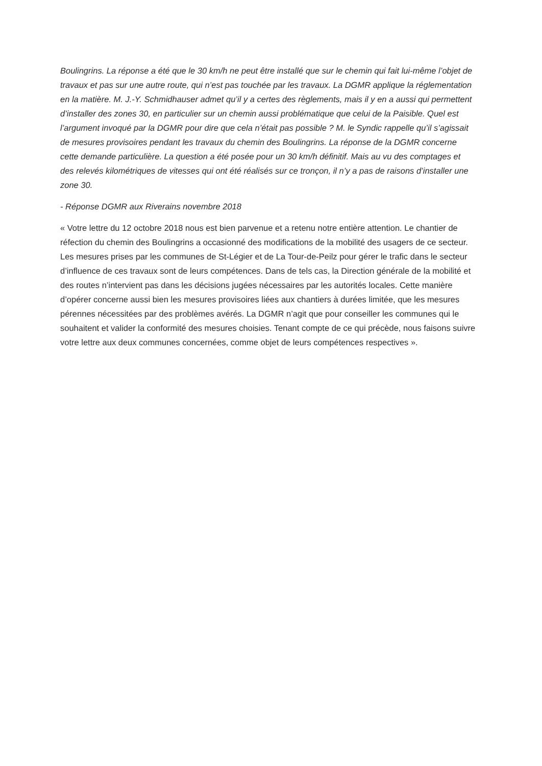Boulingrins. La réponse a été que le 30 km/h ne peut être installé que sur le chemin qui fait lui-même l’objet de travaux et pas sur une autre route, qui n’est pas touchée par les travaux. La DGMR applique la réglementation en la matière. M. J.-Y. Schmidhauser admet qu’il y a certes des règlements, mais il y en a aussi qui permettent d’installer des zones 30, en particulier sur un chemin aussi problématique que celui de la Paisible. Quel est l’argument invoqué par la DGMR pour dire que cela n’était pas possible ? M. le Syndic rappelle qu’il s’agissait de mesures provisoires pendant les travaux du chemin des Boulingrins. La réponse de la DGMR concerne cette demande particulière. La question a été posée pour un 30 km/h définitif. Mais au vu des comptages et des relevés kilométriques de vitesses qui ont été réalisés sur ce tronçon, il n’y a pas de raisons d’installer une zone 30.
- Réponse DGMR aux Riverains novembre 2018
« Votre lettre du 12 octobre 2018 nous est bien parvenue et a retenu notre entière attention. Le chantier de réfection du chemin des Boulingrins a occasionné des modifications de la mobilité des usagers de ce secteur. Les mesures prises par les communes de St-Légier et de La Tour-de-Peilz pour gérer le trafic dans le secteur d’influence de ces travaux sont de leurs compétences. Dans de tels cas, la Direction générale de la mobilité et des routes n’intervient pas dans les décisions jugées nécessaires par les autorités locales. Cette manière d’opérer concerne aussi bien les mesures provisoires liées aux chantiers à durées limitée, que les mesures pérennes nécessitées par des problèmes avérés. La DGMR n’agit que pour conseiller les communes qui le souhaitent et valider la conformité des mesures choisies. Tenant compte de ce qui précède, nous faisons suivre votre lettre aux deux communes concernées, comme objet de leurs compétences respectives ».